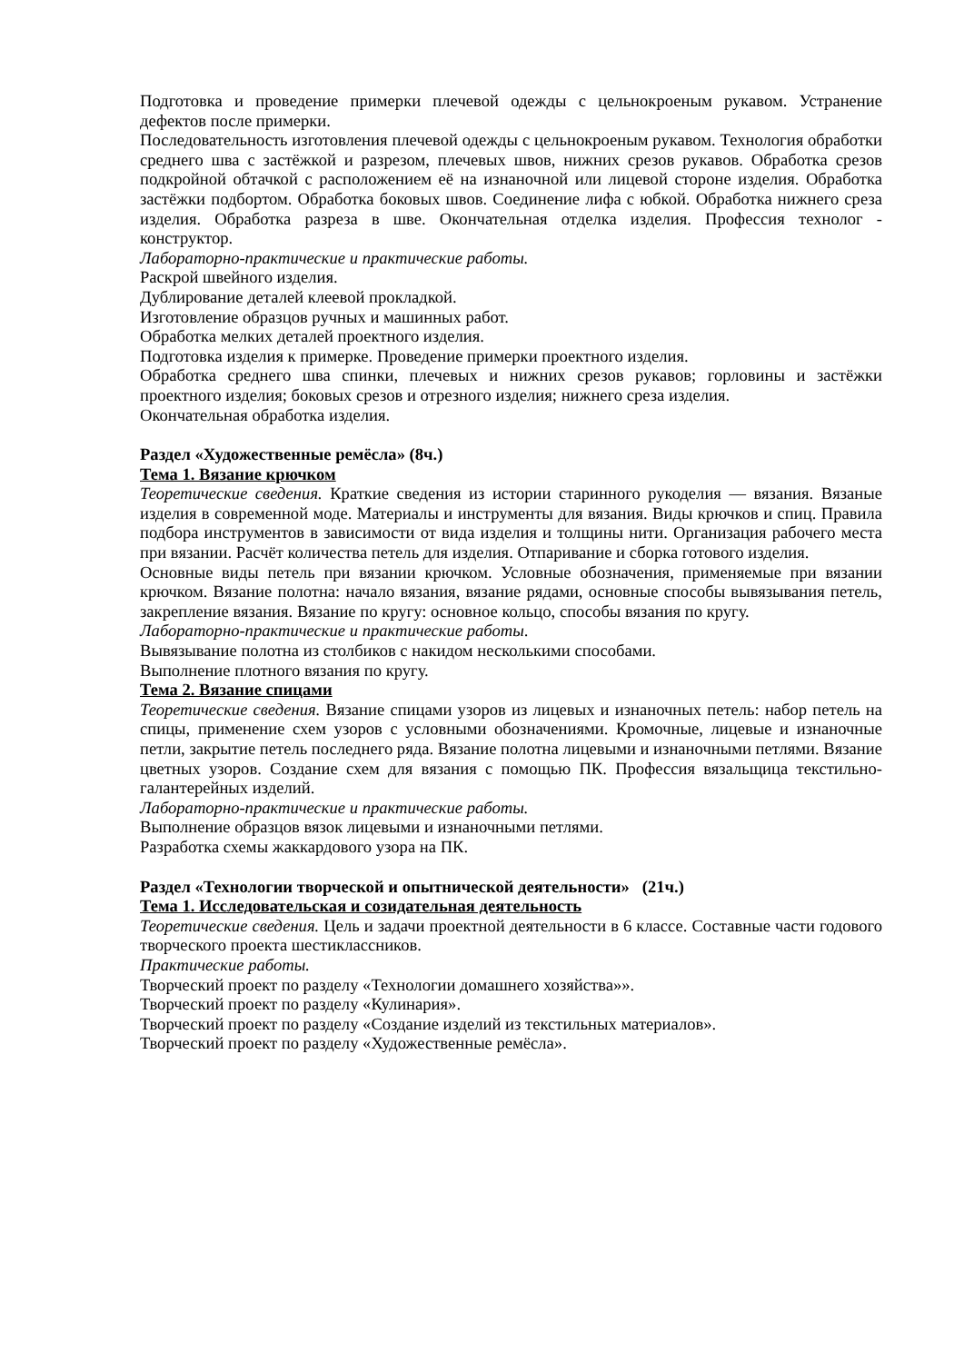Подготовка и проведение примерки плечевой одежды с цельнокроеным рукавом. Устранение дефектов после примерки.
Последовательность изготовления плечевой одежды с цельнокроеным рукавом. Технология обработки среднего шва с застёжкой и разрезом, плечевых швов, нижних срезов рукавов. Обработка срезов подкройной обтачкой с расположением её на изнаночной или лицевой стороне изделия. Обработка застёжки подбортом. Обработка боковых швов. Соединение лифа с юбкой. Обработка нижнего среза изделия. Обработка разреза в шве. Окончательная отделка изделия. Профессия технолог - конструктор.
Лабораторно-практические и практические работы.
Раскрой швейного изделия.
Дублирование деталей клеевой прокладкой.
Изготовление образцов ручных и машинных работ.
Обработка мелких деталей проектного изделия.
Подготовка изделия к примерке. Проведение примерки проектного изделия.
Обработка среднего шва спинки, плечевых и нижних срезов рукавов; горловины и застёжки проектного изделия; боковых срезов и отрезного изделия; нижнего среза изделия.
Окончательная обработка изделия.
Раздел «Художественные ремёсла» (8ч.)
Тема 1. Вязание крючком
Теоретические сведения. Краткие сведения из истории старинного рукоделия — вязания. Вязаные изделия в современной моде. Материалы и инструменты для вязания. Виды крючков и спиц. Правила подбора инструментов в зависимости от вида изделия и толщины нити. Организация рабочего места при вязании. Расчёт количества петель для изделия. Отпаривание и сборка готового изделия.
Основные виды петель при вязании крючком. Условные обозначения, применяемые при вязании крючком. Вязание полотна: начало вязания, вязание рядами, основные способы вывязывания петель, закрепление вязания. Вязание по кругу: основное кольцо, способы вязания по кругу.
Лабораторно-практические и практические работы.
Вывязывание полотна из столбиков с накидом несколькими способами.
Выполнение плотного вязания по кругу.
Тема 2. Вязание спицами
Теоретические сведения. Вязание спицами узоров из лицевых и изнаночных петель: набор петель на спицы, применение схем узоров с условными обозначениями. Кромочные, лицевые и изнаночные петли, закрытие петель последнего ряда. Вязание полотна лицевыми и изнаночными петлями. Вязание цветных узоров. Создание схем для вязания с помощью ПК. Профессия вязальщица текстильно-галантерейных изделий.
Лабораторно-практические и практические работы.
Выполнение образцов вязок лицевыми и изнаночными петлями.
Разработка схемы жаккардового узора на ПК.
Раздел «Технологии творческой и опытнической деятельности» (21ч.)
Тема 1. Исследовательская и созидательная деятельность
Теоретические сведения. Цель и задачи проектной деятельности в 6 классе. Составные части годового творческого проекта шестиклассников.
Практические работы.
Творческий проект по разделу «Технологии домашнего хозяйства»».
Творческий проект по разделу «Кулинария».
Творческий проект по разделу «Создание изделий из текстильных материалов».
Творческий проект по разделу «Художественные ремёсла».